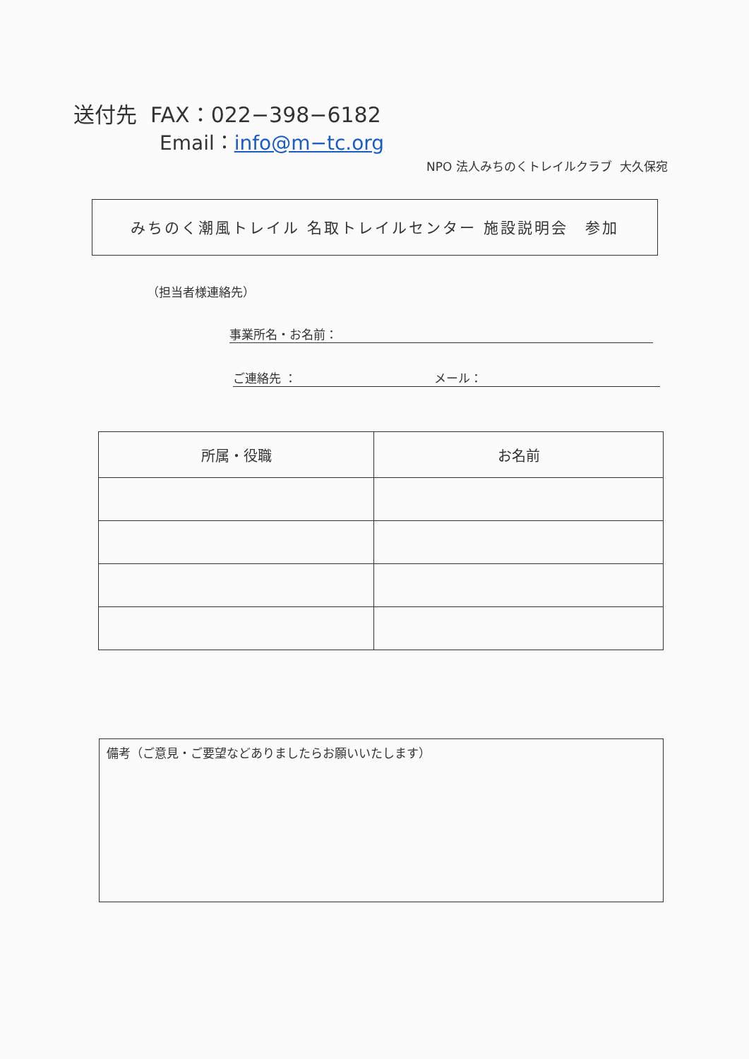送付先 FAX：022−398−6182
Email：info@m−tc.org
NPO 法人みちのくトレイルクラブ 大久保宛
みちのく潮風トレイル 名取トレイルセンター 施設説明会　参加
（担当者様連絡先）
事業所名・お名前：
ご連絡先 ： メール：
| 所属・役職 | お名前 |
| --- | --- |
備考（ご意見・ご要望などありましたらお願いいたします）